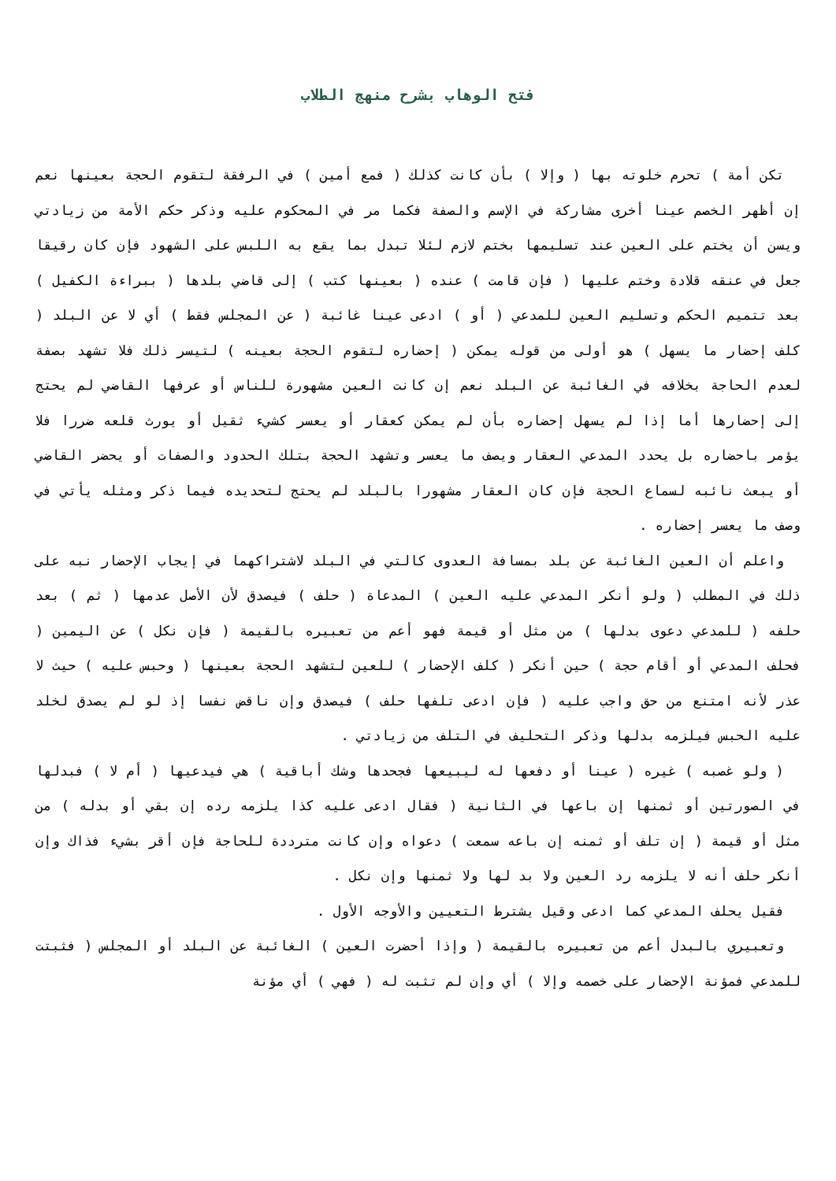فتح الوهاب بشرح منهج الطلاب
تكن أمة ) تحرم خلوته بها ( وإلا ) بأن كانت كذلك ( فمع أمين ) في الرفقة لتقوم الحجة بعينها نعم إن أظهر الخصم عينا أخرى مشاركة في الإسم والصفة فكما مر في المحكوم عليه وذكر حكم الأمة من زيادتي ويسن أن يختم على العين عند تسليمها بختم لازم لئلا تبدل بما يقع به اللبس على الشهود فإن كان رقيقا جعل في عنقه قلادة وختم عليها ( فإن قامت ) عنده ( بعينها كتب ) إلى قاضي بلدها ( ببراءة الكفيل ) بعد تتميم الحكم وتسليم العين للمدعي ( أو ) ادعى عينا غائبة ( عن المجلس فقط ) أي لا عن البلد ( كلف إحضار ما يسهل ) هو أولى من قوله يمكن ( إحضاره لتقوم الحجة بعينه ) لتيسر ذلك فلا تشهد بصفة لعدم الحاجة بخلافه في الغائبة عن البلد نعم إن كانت العين مشهورة للناس أو عرفها القاضي لم يحتج إلى إحضارها أما إذا لم يسهل إحضاره بأن لم يمكن كعقار أو يعسر كشيء ثقيل أو يورث قلعه ضررا فلا يؤمر باحضاره بل يحدد المدعي العقار ويصف ما يعسر وتشهد الحجة بتلك الحدود والصفات أو يحضر القاضي أو يبعث نائبه لسماع الحجة فإن كان العقار مشهورا بالبلد لم يحتج لتحديده فيما ذكر ومثله يأتي في وصف ما يعسر إحضاره .
واعلم أن العين الغائبة عن بلد بمسافة العدوى كالتي في البلد لاشتراكهما في إيجاب الإحضار نبه على ذلك في المطلب ( ولو أنكر المدعي عليه العين ) المدعاة ( حلف ) فيصدق لأن الأصل عدمها ( ثم ) بعد حلفه ( للمدعي دعوى بدلها ) من مثل أو قيمة فهو أعم من تعبيره بالقيمة ( فإن نكل ) عن اليمين ( فحلف المدعي أو أقام حجة ) حين أنكر ( كلف الإحضار ) للعين لتشهد الحجة بعينها ( وحبس عليه ) حيث لا عذر لأنه امتنع من حق واجب عليه ( فإن ادعى تلفها حلف ) فيصدق وإن ناقض نفسا إذ لو لم يصدق لخلد عليه الحبس فيلزمه بدلها وذكر التحليف في التلف من زيادتي .
( ولو غصبه ) غيره ( عينا أو دفعها له ليبيعها فجحدها وشك أباقية ) هي فيدعيها ( أم لا ) فبدلها في الصورتين أو ثمنها إن باعها في الثانية ( فقال ادعى عليه كذا يلزمه رده إن بقي أو بدله ) من مثل أو قيمة ( إن تلف أو ثمنه إن باعه سمعت ) دعواه وإن كانت مترددة للحاجة فإن أقر بشيء فذاك وإن أنكر حلف أنه لا يلزمه رد العين ولا بد لها ولا ثمنها وإن نكل .
فقيل يحلف المدعي كما ادعى وقيل يشترط التعيين والأوجه الأول .
وتعبيري بالبدل أعم من تعبيره بالقيمة ( وإذا أحضرت العين ) الغائبة عن البلد أو المجلس ( فثبتت للمدعي فمؤنة الإحضار على خصمه وإلا ) أي وإن لم تثبت له ( فهي ) أي مؤنة